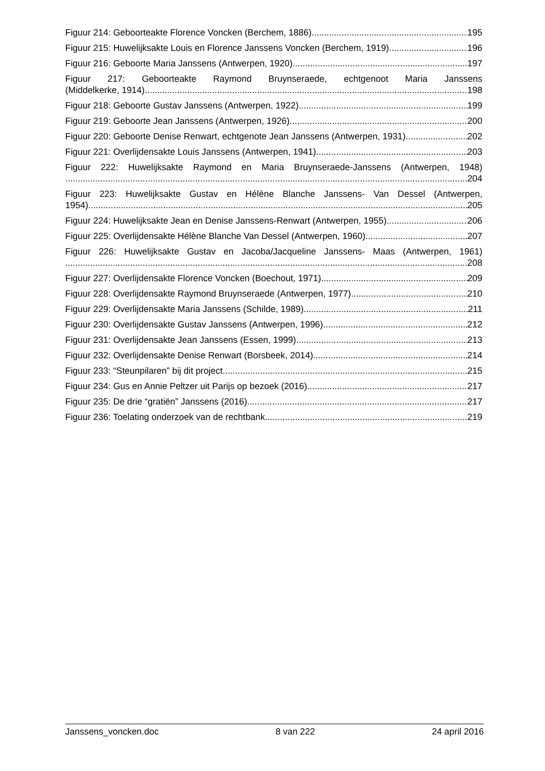Figuur 214: Geboorteakte Florence Voncken (Berchem, 1886) 195
Figuur 215: Huwelijksakte Louis en Florence Janssens Voncken (Berchem, 1919) 196
Figuur 216: Geboorte Maria Janssens (Antwerpen, 1920) 197
Figuur 217: Geboorteakte Raymond Bruynseraede, echtgenoot Maria Janssens
(Middelkerke, 1914) 198
Figuur 218: Geboorte Gustav Janssens (Antwerpen, 1922) 199
Figuur 219: Geboorte Jean Janssens (Antwerpen, 1926) 200
Figuur 220: Geboorte Denise Renwart, echtgenote Jean Janssens (Antwerpen, 1931) 202
Figuur 221: Overlijdensakte Louis Janssens (Antwerpen, 1941) 203
Figuur 222: Huwelijksakte Raymond en Maria Bruynseraede-Janssens (Antwerpen, 1948)
204
Figuur 223: Huwelijksakte Gustav en Hélène Blanche Janssens- Van Dessel (Antwerpen,
1954) 205
Figuur 224: Huwelijksakte Jean en Denise Janssens-Renwart (Antwerpen, 1955) 206
Figuur 225: Overlijdensakte Hélène Blanche Van Dessel (Antwerpen, 1960) 207
Figuur 226: Huwelijksakte Gustav en Jacoba/Jacqueline Janssens- Maas (Antwerpen, 1961)
208
Figuur 227: Overlijdensakte Florence Voncken (Boechout, 1971) 209
Figuur 228: Overlijdensakte Raymond Bruynseraede (Antwerpen, 1977) 210
Figuur 229: Overlijdensakte Maria Janssens (Schilde, 1989) 211
Figuur 230: Overlijdensakte Gustav Janssens (Antwerpen, 1996) 212
Figuur 231: Overlijdensakte Jean Janssens (Essen, 1999) 213
Figuur 232: Overlijdensakte Denise Renwart (Borsbeek, 2014) 214
Figuur 233: “Steunpilaren” bij dit project 215
Figuur 234: Gus en Annie Peltzer uit Parijs op bezoek (2016) 217
Figuur 235: De drie “gratiën” Janssens (2016) 217
Figuur 236: Toelating onderzoek van de rechtbank 219
Janssens_voncken.doc 8 van 222 24 april 2016